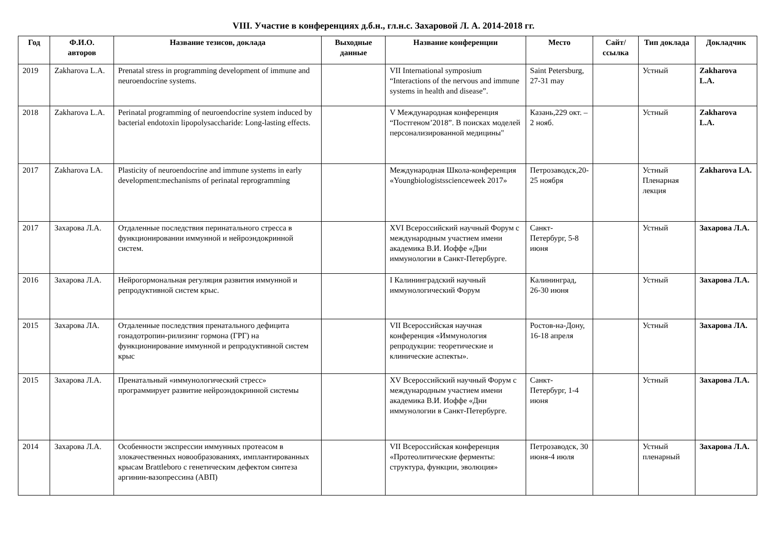VIII. Участие в конференциях д.б.н., гл.н.с. Захаровой Л. А. 2014-2018 гг.
| Год | Ф.И.О. авторов | Название тезисов, доклада | Выходные данные | Название конференции | Место | Сайт/ ссылка | Тип доклада | Докладчик |
| --- | --- | --- | --- | --- | --- | --- | --- | --- |
| 2019 | Zakharova L.A. | Prenatal stress in programming development of immune and neuroendocrine systems. | | VII International symposium “Interactions of the nervous and immune systems in health and disease”. | Saint Petersburg, 27-31 may | | Устный | Zakharova L.A. |
| 2018 | Zakharova L.A. | Perinatal programming of neuroendocrine system induced by bacterial endotoxin lipopolysaccharide: Long-lasting effects. | | V Международная конференция “Постгеном’2018”. В поисках моделей персонализированной медицины" | Казань,229 окт. – 2 нояб. | | Устный | Zakharova L.A. |
| 2017 | Zakharova LA. | Plasticity of neuroendocrine and immune systems in early development:mechanisms of perinatal reprogramming | | Международная Школа-конференция «Youngbiologistsscienceweek 2017» | Петрозаводск,20-25 ноября | | Устный Пленарная лекция | Zakharova LA. |
| 2017 | Захарова Л.А. | Отдаленные последствия перинатального стресса в функционировании иммунной и нейроэндокринной систем. | | XVI Всероссийский научный Форум с международным участием имени академика В.И. Иоффе «Дни иммунологии в Санкт-Петербурге. | Санкт-Петербург, 5-8 июня | | Устный | Захарова Л.А. |
| 2016 | Захарова Л.А. | Нейрогормональная регуляция развития иммунной и репродуктивной систем крыс. | | I Калининградский научный иммунологический Форум | Калининград, 26-30 июня | | Устный | Захарова Л.А. |
| 2015 | Захарова ЛА. | Отдаленные последствия пренатального дефицита гонадотропин-рилизинг гормона (ГРГ) на функционирование иммунной и репродуктивной систем крыс | | VII Всероссийская научная конференция «Иммунология репродукции: теоретические и клинические аспекты». | Ростов-на-Дону, 16-18 апреля | | Устный | Захарова ЛА. |
| 2015 | Захарова Л.А. | Пренатальный «иммунологический стресс» программирует развитие нейроэндокринной системы | | XV Всероссийский научный Форум с международным участием имени академика В.И. Иоффе «Дни иммунологии в Санкт-Петербурге. | Санкт-Петербург, 1-4 июня | | Устный | Захарова Л.А. |
| 2014 | Захарова Л.А. | Особенности экспрессии иммунных протеасом в злокачественных новообразованиях, имплантированных крысам Brattleboro с генетическим дефектом синтеза аргинин-вазопрессина (АВП) | | VII Всероссийская конференция «Протеолитические ферменты: структура, функции, эволюция» | Петрозаводск, 30 июня-4 июля | | Устный пленарный | Захарова Л.А. |